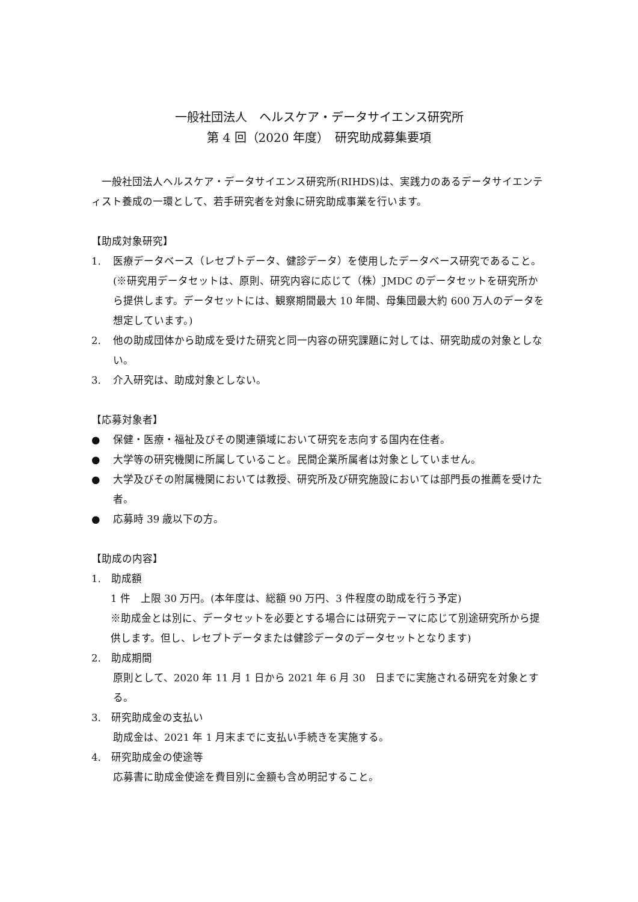一般社団法人　ヘルスケア・データサイエンス研究所
第 4 回（2020 年度）　研究助成募集要項
　一般社団法人ヘルスケア・データサイエンス研究所(RIHDS)は、実践力のあるデータサイエンティスト養成の一環として、若手研究者を対象に研究助成事業を行います。
【助成対象研究】
1. 医療データベース（レセプトデータ、健診データ）を使用したデータベース研究であること。(※研究用データセットは、原則、研究内容に応じて（株）JMDC のデータセットを研究所から提供します。データセットには、観察期間最大 10 年間、母集団最大約 600 万人のデータを想定しています。)
2. 他の助成団体から助成を受けた研究と同一内容の研究課題に対しては、研究助成の対象としない。
3. 介入研究は、助成対象としない。
【応募対象者】
● 保健・医療・福祉及びその関連領域において研究を志向する国内在住者。
● 大学等の研究機関に所属していること。民間企業所属者は対象としていません。
● 大学及びその附属機関においては教授、研究所及び研究施設においては部門長の推薦を受けた者。
● 応募時 39 歳以下の方。
【助成の内容】
1.　助成額
1 件　上限 30 万円。(本年度は、総額 90 万円、3 件程度の助成を行う予定)
※助成金とは別に、データセットを必要とする場合には研究テーマに応じて別途研究所から提供します。但し、レセプトデータまたは健診データのデータセットとなります)
2.　助成期間
原則として、2020 年 11 月 1 日から 2021 年 6 月 30　日までに実施される研究を対象とする。
3.　研究助成金の支払い
助成金は、2021 年 1 月末までに支払い手続きを実施する。
4.　研究助成金の使途等
応募書に助成金使途を費目別に金額も含め明記すること。